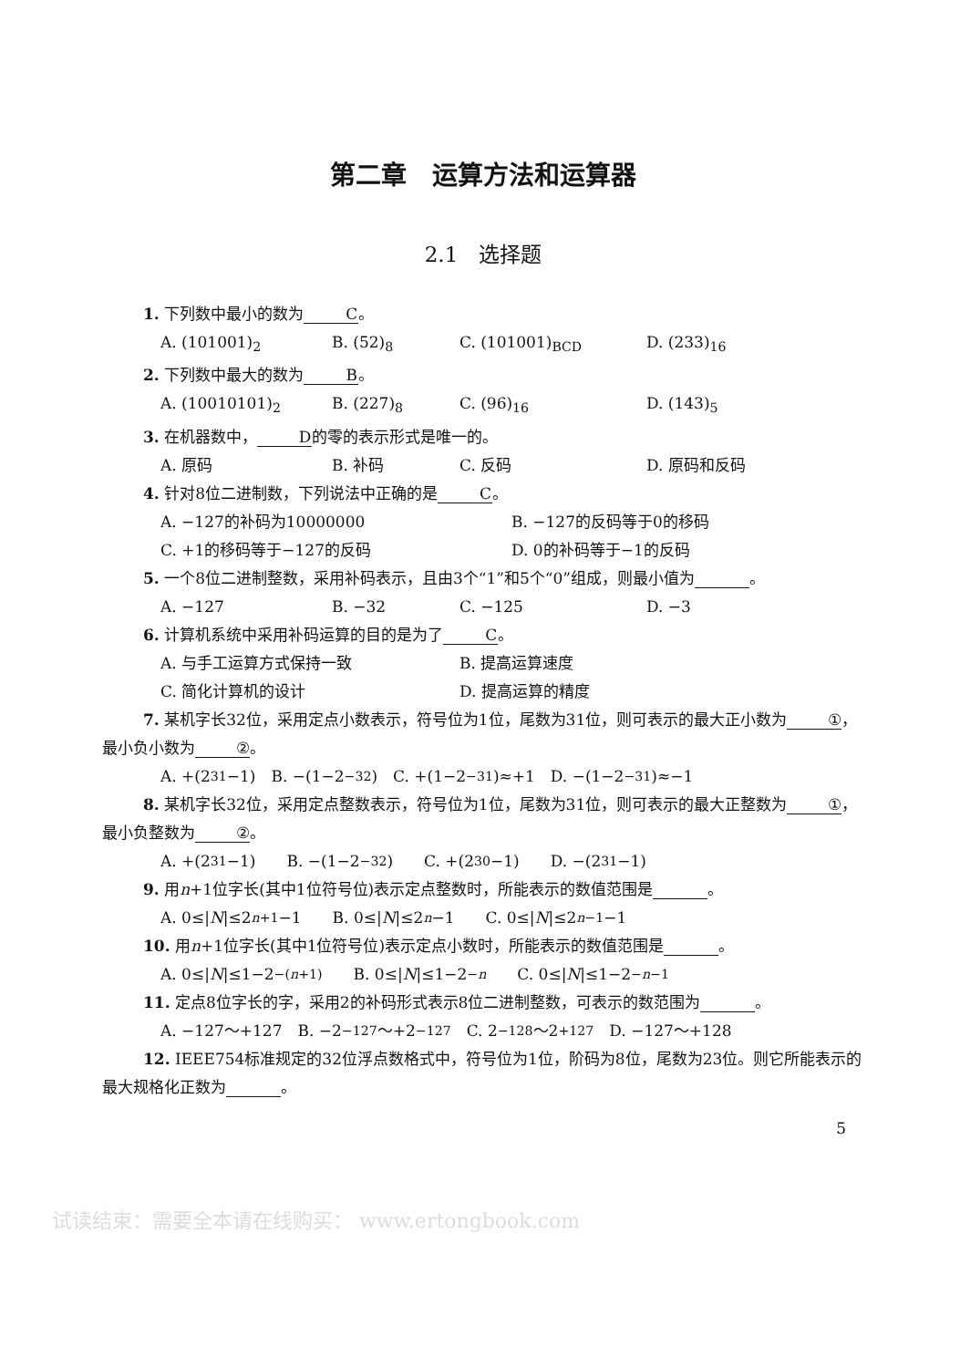第二章　运算方法和运算器
2.1　选择题
1. 下列数中最小的数为 C 。
A. (101001)<sub>2</sub> B. (52)<sub>8</sub> C. (101001)<sub>BCD</sub> D. (233)<sub>16</sub>
2. 下列数中最大的数为 B 。
A. (10010101)<sub>2</sub> B. (227)<sub>8</sub> C. (96)<sub>16</sub> D. (143)<sub>5</sub>
3. 在机器数中， D 的零的表示形式是唯一的。
A. 原码 B. 补码 C. 反码 D. 原码和反码
4. 针对8位二进制数，下列说法中正确的是 C 。
A. −127的补码为10000000 B. −127的反码等于0的移码
C. +1的移码等于−127的反码 D. 0的补码等于−1的反码
5. 一个8位二进制整数，采用补码表示，且由3个“1”和5个“0”组成，则最小值为 。
A. −127 B. −32 C. −125 D. −3
6. 计算机系统中采用补码运算的目的是为了 C 。
A. 与手工运算方式保持一致 B. 提高运算速度
C. 简化计算机的设计 D. 提高运算的精度
7. 某机字长32位，采用定点小数表示，符号位为1位，尾数为31位，则可表示的最大正小数为 ① ，最小负小数为 ② 。
A. +(2<sup>31</sup>−1)　B. −(1−2<sup>−32</sup>)　C. +(1−2<sup>−31</sup>)≈+1　D. −(1−2<sup>−31</sup>)≈−1
8. 某机字长32位，采用定点整数表示，符号位为1位，尾数为31位，则可表示的最大正整数为 ① ，最小负整数为 ② 。
A. +(2<sup>31</sup>−1)　　B. −(1−2<sup>−32</sup>)　　C. +(2<sup>30</sup>−1)　　D. −(2<sup>31</sup>−1)
9. 用n+1位字长(其中1位符号位)表示定点整数时，所能表示的数值范围是 。
A. 0≤| N |≤2<sup>n+1</sup>−1　　B. 0≤| N |≤2<sup>n</sup> −1　　C. 0≤| N |≤2<sup>n−1</sup>−1
10. 用n+1位字长(其中1位符号位)表示定点小数时，所能表示的数值范围是 。
A. 0≤| N |≤1−2<sup>−(n+1)</sup>　　B. 0≤| N |≤1−2<sup>−n</sup>　　C. 0≤| N |≤1−2<sup>−n−1</sup>
11. 定点8位字长的字，采用2的补码形式表示8位二进制整数，可表示的数范围为 。
A. −127～+127　B. −2<sup>−127</sup>～+2<sup>−127</sup>　C. 2<sup>−128</sup>～2<sup>+127</sup>　D. −127～+128
12. IEEE754标准规定的32位浮点数格式中，符号位为1位，阶码为8位，尾数为23位。则它所能表示的最大规格化正数为 。
5
试读结束：需要全本请在线购买： www.ertongbook.com